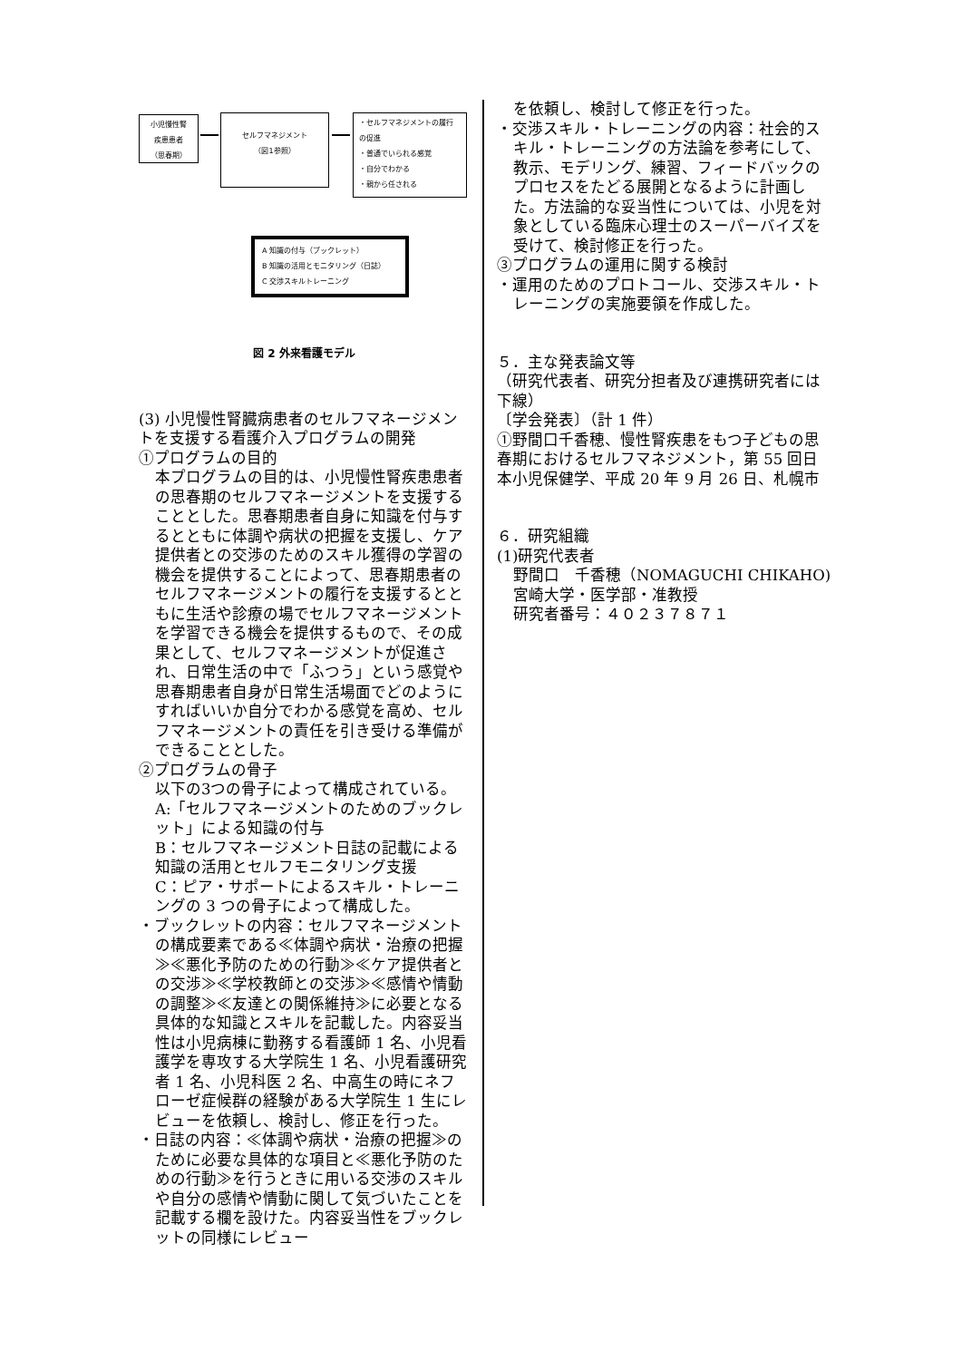小児慢性腎
疾患患者
（思春期）
セルフマネジメント
（図1参照）
・セルフマネジメントの履行
の促進
・普通でいられる感覚
・自分でわかる
・親から任される
A 知識の付与（ブックレット）
B 知識の活用とモニタリング（日誌）
C 交渉スキルトレーニング
図 2 外来看護モデル
(3) 小児慢性腎臓病患者のセルフマネージメントを支援する看護介入プログラムの開発
①プログラムの目的
本プログラムの目的は、小児慢性腎疾患患者の思春期のセルフマネージメントを支援することとした。思春期患者自身に知識を付与するとともに体調や病状の把握を支援し、ケア提供者との交渉のためのスキル獲得の学習の機会を提供することによって、思春期患者のセルフマネージメントの履行を支援するとともに生活や診療の場でセルフマネージメントを学習できる機会を提供するもので、その成果として、セルフマネージメントが促進され、日常生活の中で「ふつう」という感覚や思春期患者自身が日常生活場面でどのようにすればいいか自分でわかる感覚を高め、セルフマネージメントの責任を引き受ける準備ができることとした。
②プログラムの骨子
以下の3つの骨子によって構成されている。
A:「セルフマネージメントのためのブックレット」による知識の付与
B：セルフマネージメント日誌の記載による知識の活用とセルフモニタリング支援
C：ピア・サポートによるスキル・トレーニングの 3 つの骨子によって構成した。
・ブックレットの内容：セルフマネージメントの構成要素である≪体調や病状・治療の把握≫≪悪化予防のための行動≫≪ケア提供者との交渉≫≪学校教師との交渉≫≪感情や情動の調整≫≪友達との関係維持≫に必要となる具体的な知識とスキルを記載した。内容妥当性は小児病棟に勤務する看護師 1 名、小児看護学を専攻する大学院生 1 名、小児看護研究者 1 名、小児科医 2 名、中高生の時にネフローゼ症候群の経験がある大学院生 1 生にレビューを依頼し、検討し、修正を行った。
・日誌の内容：≪体調や病状・治療の把握≫のために必要な具体的な項目と≪悪化予防のための行動≫を行うときに用いる交渉のスキルや自分の感情や情動に関して気づいたことを記載する欄を設けた。内容妥当性をブックレットの同様にレビュー
を依頼し、検討して修正を行った。
・交渉スキル・トレーニングの内容：社会的スキル・トレーニングの方法論を参考にして、教示、モデリング、練習、フィードバックのプロセスをたどる展開となるように計画した。方法論的な妥当性については、小児を対象としている臨床心理士のスーパーバイズを受けて、検討修正を行った。
③プログラムの運用に関する検討
・運用のためのプロトコール、交渉スキル・トレーニングの実施要領を作成した。
５．主な発表論文等
（研究代表者、研究分担者及び連携研究者には下線）
〔学会発表〕（計 1 件）
①野間口千香穂、慢性腎疾患をもつ子どもの思春期におけるセルフマネジメント，第 55 回日本小児保健学、平成 20 年 9 月 26 日、札幌市
６．研究組織
(1)研究代表者
野間口　千香穂（NOMAGUCHI CHIKAHO)
宮崎大学・医学部・准教授
研究者番号：４０２３７８７１